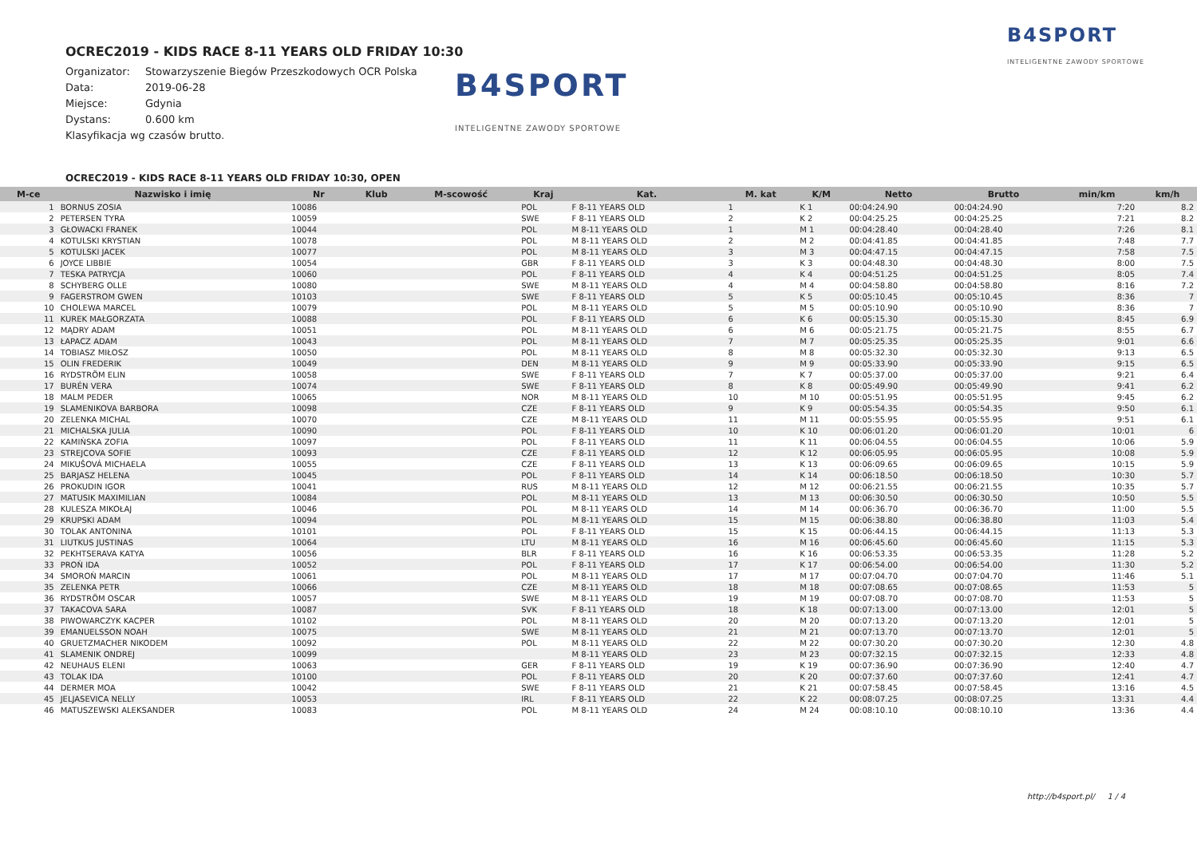B4SPORT
INTELIGENTNE ZAWODY SPORTOWE
OCREC2019 - KIDS RACE 8-11 YEARS OLD FRIDAY 10:30
B4SPORT
INTELIGENTNE ZAWODY SPORTOWE
Organizator: Stowarzyszenie Biegów Przeszkodowych OCR Polska
Data: 2019-06-28
Miejsce: Gdynia
Dystans: 0.600 km
Klasyfikacja wg czasów brutto.
OCREC2019 - KIDS RACE 8-11 YEARS OLD FRIDAY 10:30, OPEN
| M-ce | Nazwisko i imię | Nr | Klub | M-scowość | Kraj | Kat. | M. kat | K/M | Netto | Brutto | min/km | km/h |
| --- | --- | --- | --- | --- | --- | --- | --- | --- | --- | --- | --- | --- |
| 1 | BORNUS ZOSIA | 10086 | | | POL | F 8-11 YEARS OLD | 1 | K 1 | 00:04:24.90 | 00:04:24.90 | 7:20 | 8.2 |
| 2 | PETERSEN TYRA | 10059 | | | SWE | F 8-11 YEARS OLD | 2 | K 2 | 00:04:25.25 | 00:04:25.25 | 7:21 | 8.2 |
| 3 | GŁOWACKI FRANEK | 10044 | | | POL | M 8-11 YEARS OLD | 1 | M 1 | 00:04:28.40 | 00:04:28.40 | 7:26 | 8.1 |
| 4 | KOTULSKI KRYSTIAN | 10078 | | | POL | M 8-11 YEARS OLD | 2 | M 2 | 00:04:41.85 | 00:04:41.85 | 7:48 | 7.7 |
| 5 | KOTULSKI JACEK | 10077 | | | POL | M 8-11 YEARS OLD | 3 | M 3 | 00:04:47.15 | 00:04:47.15 | 7:58 | 7.5 |
| 6 | JOYCE LIBBIE | 10054 | | | GBR | F 8-11 YEARS OLD | 3 | K 3 | 00:04:48.30 | 00:04:48.30 | 8:00 | 7.5 |
| 7 | TESKA PATRYCJA | 10060 | | | POL | F 8-11 YEARS OLD | 4 | K 4 | 00:04:51.25 | 00:04:51.25 | 8:05 | 7.4 |
| 8 | SCHYBERG OLLE | 10080 | | | SWE | M 8-11 YEARS OLD | 4 | M 4 | 00:04:58.80 | 00:04:58.80 | 8:16 | 7.2 |
| 9 | FAGERSTROM GWEN | 10103 | | | SWE | F 8-11 YEARS OLD | 5 | K 5 | 00:05:10.45 | 00:05:10.45 | 8:36 | 7 |
| 10 | CHOLEWA MARCEL | 10079 | | | POL | M 8-11 YEARS OLD | 5 | M 5 | 00:05:10.90 | 00:05:10.90 | 8:36 | 7 |
| 11 | KUREK MAŁGORZATA | 10088 | | | POL | F 8-11 YEARS OLD | 6 | K 6 | 00:05:15.30 | 00:05:15.30 | 8:45 | 6.9 |
| 12 | MĄDRY ADAM | 10051 | | | POL | M 8-11 YEARS OLD | 6 | M 6 | 00:05:21.75 | 00:05:21.75 | 8:55 | 6.7 |
| 13 | ŁAPACZ ADAM | 10043 | | | POL | M 8-11 YEARS OLD | 7 | M 7 | 00:05:25.35 | 00:05:25.35 | 9:01 | 6.6 |
| 14 | TOBIASZ MIŁOSZ | 10050 | | | POL | M 8-11 YEARS OLD | 8 | M 8 | 00:05:32.30 | 00:05:32.30 | 9:13 | 6.5 |
| 15 | OLIN FREDERIK | 10049 | | | DEN | M 8-11 YEARS OLD | 9 | M 9 | 00:05:33.90 | 00:05:33.90 | 9:15 | 6.5 |
| 16 | RYDSTRÖM ELIN | 10058 | | | SWE | F 8-11 YEARS OLD | 7 | K 7 | 00:05:37.00 | 00:05:37.00 | 9:21 | 6.4 |
| 17 | BURÉN VERA | 10074 | | | SWE | F 8-11 YEARS OLD | 8 | K 8 | 00:05:49.90 | 00:05:49.90 | 9:41 | 6.2 |
| 18 | MALM PEDER | 10065 | | | NOR | M 8-11 YEARS OLD | 10 | M 10 | 00:05:51.95 | 00:05:51.95 | 9:45 | 6.2 |
| 19 | SLAMENIKOVA BARBORA | 10098 | | | CZE | F 8-11 YEARS OLD | 9 | K 9 | 00:05:54.35 | 00:05:54.35 | 9:50 | 6.1 |
| 20 | ZELENKA MICHAL | 10070 | | | CZE | M 8-11 YEARS OLD | 11 | M 11 | 00:05:55.95 | 00:05:55.95 | 9:51 | 6.1 |
| 21 | MICHALSKA JULIA | 10090 | | | POL | F 8-11 YEARS OLD | 10 | K 10 | 00:06:01.20 | 00:06:01.20 | 10:01 | 6 |
| 22 | KAMIŃSKA ZOFIA | 10097 | | | POL | F 8-11 YEARS OLD | 11 | K 11 | 00:06:04.55 | 00:06:04.55 | 10:06 | 5.9 |
| 23 | STREJCOVA SOFIE | 10093 | | | CZE | F 8-11 YEARS OLD | 12 | K 12 | 00:06:05.95 | 00:06:05.95 | 10:08 | 5.9 |
| 24 | MIKUŠOVÁ MICHAELA | 10055 | | | CZE | F 8-11 YEARS OLD | 13 | K 13 | 00:06:09.65 | 00:06:09.65 | 10:15 | 5.9 |
| 25 | BARJASZ HELENA | 10045 | | | POL | F 8-11 YEARS OLD | 14 | K 14 | 00:06:18.50 | 00:06:18.50 | 10:30 | 5.7 |
| 26 | PROKUDIN IGOR | 10041 | | | RUS | M 8-11 YEARS OLD | 12 | M 12 | 00:06:21.55 | 00:06:21.55 | 10:35 | 5.7 |
| 27 | MATUSIK MAXIMILIAN | 10084 | | | POL | M 8-11 YEARS OLD | 13 | M 13 | 00:06:30.50 | 00:06:30.50 | 10:50 | 5.5 |
| 28 | KULESZA MIKOŁAJ | 10046 | | | POL | M 8-11 YEARS OLD | 14 | M 14 | 00:06:36.70 | 00:06:36.70 | 11:00 | 5.5 |
| 29 | KRUPSKI ADAM | 10094 | | | POL | M 8-11 YEARS OLD | 15 | M 15 | 00:06:38.80 | 00:06:38.80 | 11:03 | 5.4 |
| 30 | TOLAK ANTONINA | 10101 | | | POL | F 8-11 YEARS OLD | 15 | K 15 | 00:06:44.15 | 00:06:44.15 | 11:13 | 5.3 |
| 31 | LIUTKUS JUSTINAS | 10064 | | | LTU | M 8-11 YEARS OLD | 16 | M 16 | 00:06:45.60 | 00:06:45.60 | 11:15 | 5.3 |
| 32 | PEKHTSERAVA KATYA | 10056 | | | BLR | F 8-11 YEARS OLD | 16 | K 16 | 00:06:53.35 | 00:06:53.35 | 11:28 | 5.2 |
| 33 | PROŃ IDA | 10052 | | | POL | F 8-11 YEARS OLD | 17 | K 17 | 00:06:54.00 | 00:06:54.00 | 11:30 | 5.2 |
| 34 | SMOROŃ MARCIN | 10061 | | | POL | M 8-11 YEARS OLD | 17 | M 17 | 00:07:04.70 | 00:07:04.70 | 11:46 | 5.1 |
| 35 | ZELENKA PETR | 10066 | | | CZE | M 8-11 YEARS OLD | 18 | M 18 | 00:07:08.65 | 00:07:08.65 | 11:53 | 5 |
| 36 | RYDSTRÖM OSCAR | 10057 | | | SWE | M 8-11 YEARS OLD | 19 | M 19 | 00:07:08.70 | 00:07:08.70 | 11:53 | 5 |
| 37 | TAKACOVA SARA | 10087 | | | SVK | F 8-11 YEARS OLD | 18 | K 18 | 00:07:13.00 | 00:07:13.00 | 12:01 | 5 |
| 38 | PIWOWARCZYK KACPER | 10102 | | | POL | M 8-11 YEARS OLD | 20 | M 20 | 00:07:13.20 | 00:07:13.20 | 12:01 | 5 |
| 39 | EMANUELSSON NOAH | 10075 | | | SWE | M 8-11 YEARS OLD | 21 | M 21 | 00:07:13.70 | 00:07:13.70 | 12:01 | 5 |
| 40 | GRUETZMACHER NIKODEM | 10092 | | | POL | M 8-11 YEARS OLD | 22 | M 22 | 00:07:30.20 | 00:07:30.20 | 12:30 | 4.8 |
| 41 | SLAMENIK ONDREJ | 10099 | | | | M 8-11 YEARS OLD | 23 | M 23 | 00:07:32.15 | 00:07:32.15 | 12:33 | 4.8 |
| 42 | NEUHAUS ELENI | 10063 | | | GER | F 8-11 YEARS OLD | 19 | K 19 | 00:07:36.90 | 00:07:36.90 | 12:40 | 4.7 |
| 43 | TOLAK IDA | 10100 | | | POL | F 8-11 YEARS OLD | 20 | K 20 | 00:07:37.60 | 00:07:37.60 | 12:41 | 4.7 |
| 44 | DERMER MOA | 10042 | | | SWE | F 8-11 YEARS OLD | 21 | K 21 | 00:07:58.45 | 00:07:58.45 | 13:16 | 4.5 |
| 45 | JELJASEVICA NELLY | 10053 | | | IRL | F 8-11 YEARS OLD | 22 | K 22 | 00:08:07.25 | 00:08:07.25 | 13:31 | 4.4 |
| 46 | MATUSZEWSKI ALEKSANDER | 10083 | | | POL | M 8-11 YEARS OLD | 24 | M 24 | 00:08:10.10 | 00:08:10.10 | 13:36 | 4.4 |
http://b4sport.pl/ 1 / 4